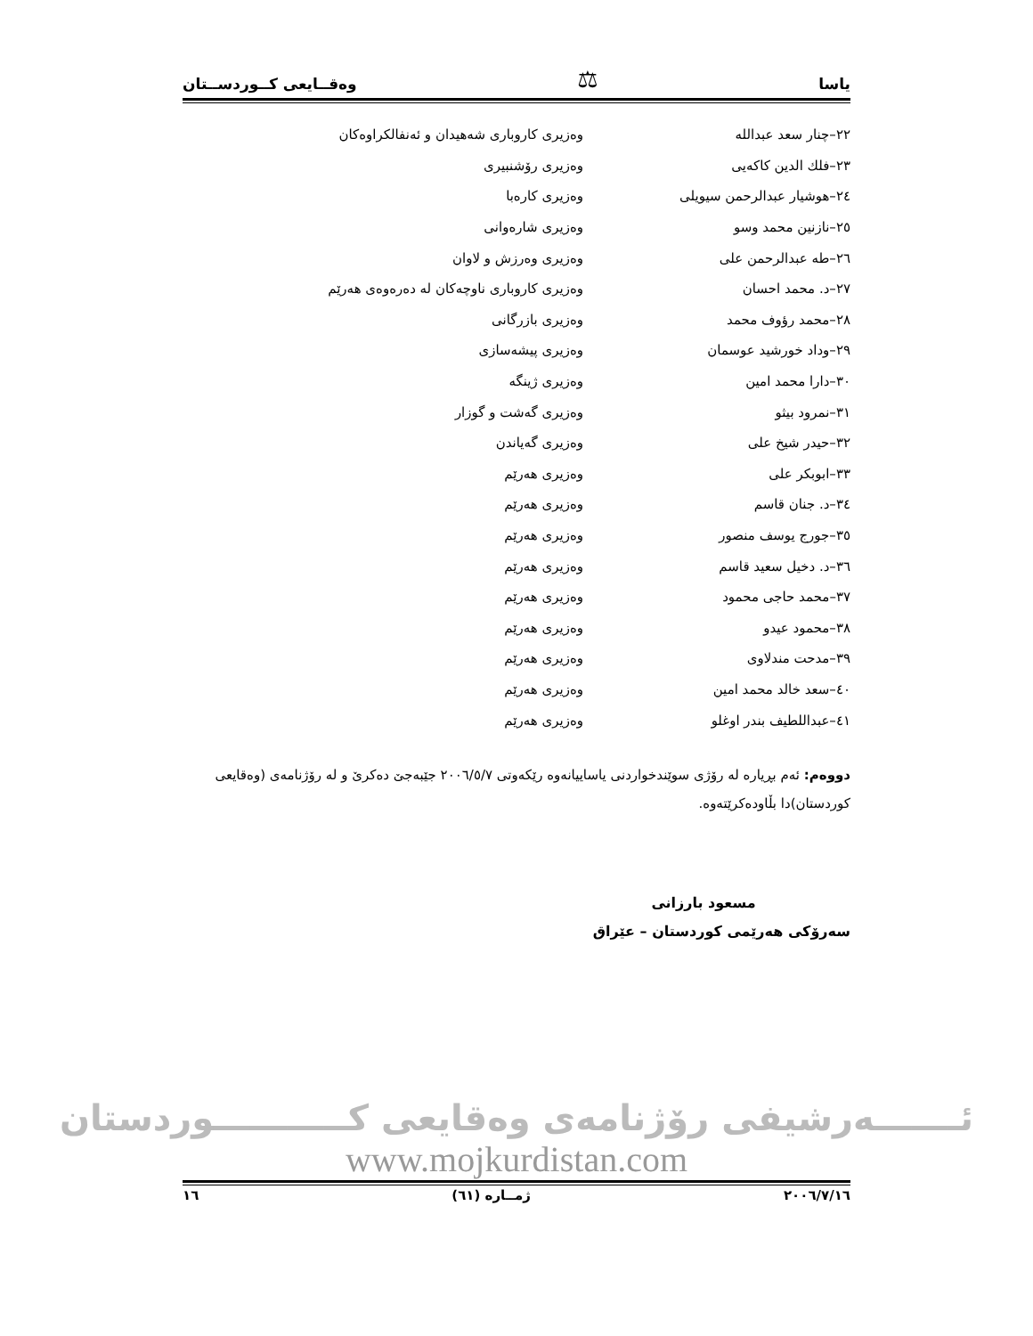یاسا ⚖ وەقــایعی کــوردســتان
٢٢–چنار سعد عبدالله
وەزیری کاروباری شەهیدان و ئەنفالکراوەکان
٢٣–فلك الدين كاكەيى وەزیری رۆشنبیری
٢٤–هوشيار عبدالرحمن سيويلى وەزیری کارەبا
٢٥–نازنين محمد وسو وەزیری شارەوانی
٢٦–طه عبدالرحمن على وەزیری وەرزش و لاوان
٢٧–د. محمد احسان
وەزیری کاروباری ناوچەکان لە دەرەوەی هەرێم
٢٨–محمد رؤوف محمد وەزیری بازرگانی
٢٩–وداد خورشيد عوسمان وەزیری پیشەسازی
٣٠–دارا محمد امين وەزیری ژینگە
٣١–نمرود بيثو وەزیری گەشت و گوزار
٣٢–حيدر شيخ على وەزیری گەیاندن
٣٣–ابوبكر على وەزیری هەرێم
٣٤–د. جنان قاسم وەزیری هەرێم
٣٥–جورج يوسف منصور وەزیری هەرێم
٣٦–د. دخيل سعيد قاسم وەزیری هەرێم
٣٧–محمد حاجى محمود وەزیری هەرێم
٣٨–محمود عيدو وەزیری هەرێم
٣٩–مدحت مندلاوى وەزیری هەرێم
٤٠–سعد خالد محمد امين وەزیری هەرێم
٤١–عبداللطيف بندر اوغلو وەزیری هەرێم
دووەم: ئەم بڕیارە لە رۆژی سوێندخواردنی یاساییانەوە رێکەوتی ٢٠٠٦/٥/٧ جێبەجێ دەکرێ و لە رۆژنامەی (وەقایعی کوردستان)دا بڵاودەکرێتەوە.
مسعود بارزانی
سەرۆکی هەرێمی کوردستان – عێراق
ئـــــــەرشیفی رۆژنامەی وەقایعی کـــــــــــوردستان
www.mojkurdistan.com
٢٠٠٦/٧/١٦ ژمــارە (٦١) ١٦